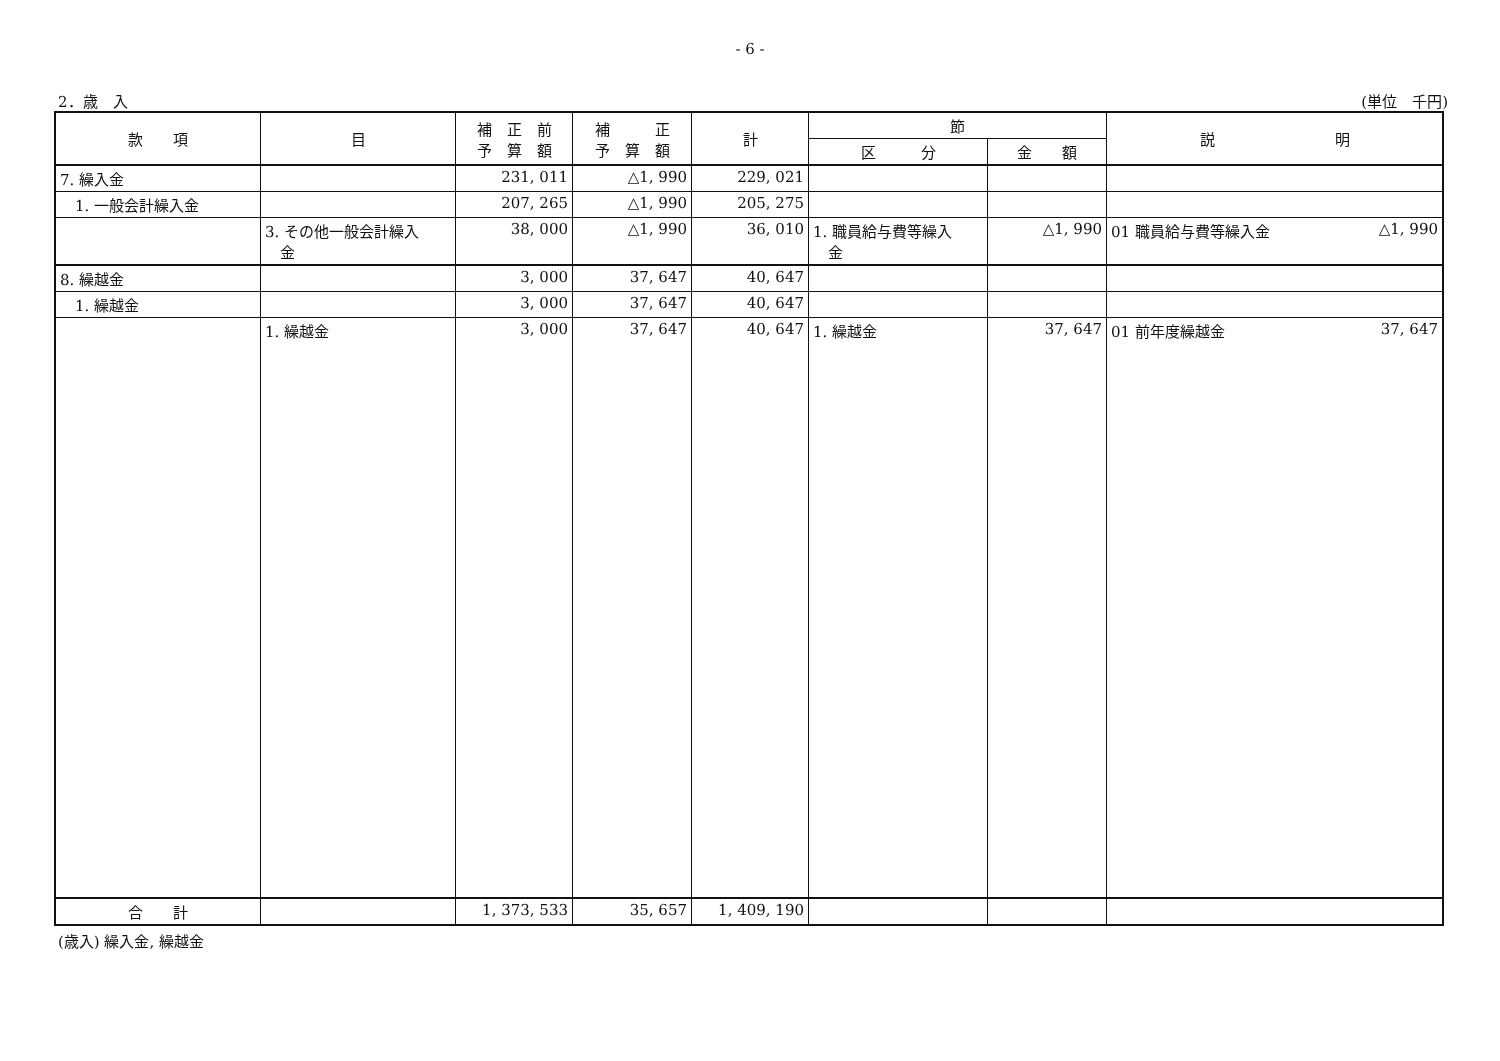- 6 -
2．歳　入 (単位　千円)
| 款 項 | 目 | 補 正 前 予 算 額 | 補 正 予 算 額 | 計 | 節 | | 説 明 |
| --- | --- | --- | --- | --- | --- | --- | --- |
| | | | | | 区 分 | 金 額 | |
| 7. 繰入金 | | 231, 011 | △1, 990 | 229, 021 | | | |
| 1. 一般会計繰入金 | | 207, 265 | △1, 990 | 205, 275 | | | |
| | 3. その他一般会計繰入 金 | 38, 000 | △1, 990 | 36, 010 | 1. 職員給与費等繰入 金 | △1, 990 | 01 職員給与費等繰入金 △1, 990 |
| 8. 繰越金 | | 3, 000 | 37, 647 | 40, 647 | | | |
| 1. 繰越金 | | 3, 000 | 37, 647 | 40, 647 | | | |
| | 1. 繰越金 | 3, 000 | 37, 647 | 40, 647 | 1. 繰越金 | 37, 647 | 01 前年度繰越金 37, 647 |
| 合 計 | | 1, 373, 533 | 35, 657 | 1, 409, 190 | | | |
(歳入) 繰入金, 繰越金